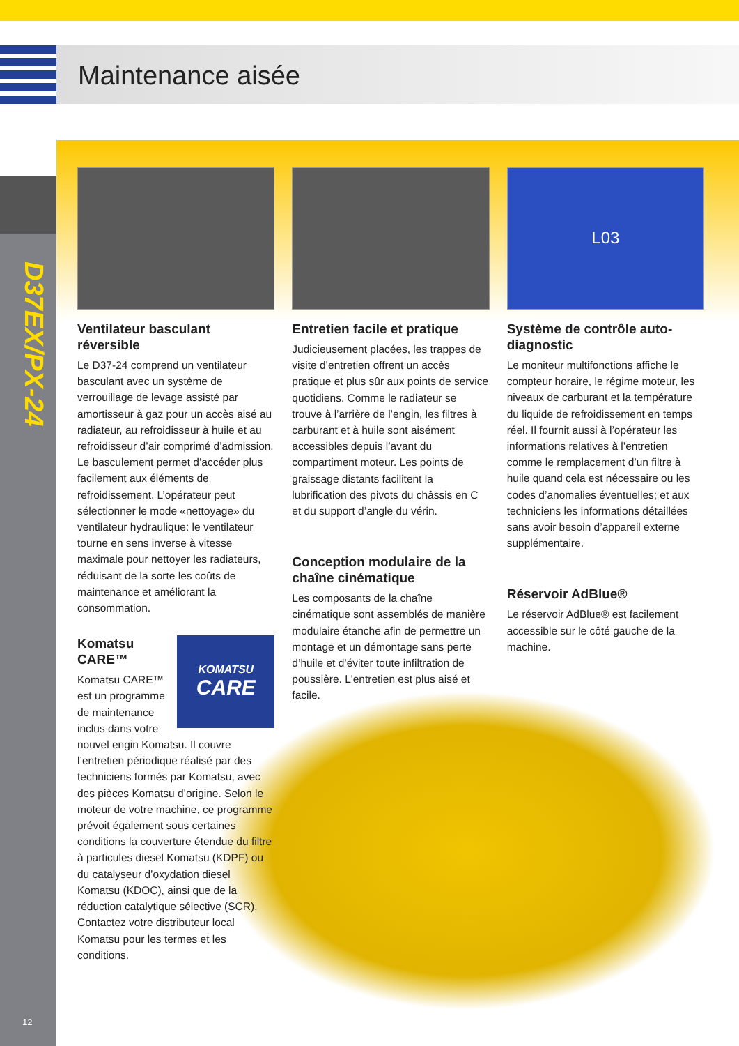Maintenance aisée
D37EX/PX-24
Ventilateur basculant réversible
Le D37-24 comprend un ventilateur basculant avec un système de verrouillage de levage assisté par amortisseur à gaz pour un accès aisé au radiateur, au refroidisseur à huile et au refroidisseur d’air comprimé d’admission. Le basculement permet d’accéder plus facilement aux éléments de refroidissement. L’opérateur peut sélectionner le mode «nettoyage» du ventilateur hydraulique: le ventilateur tourne en sens inverse à vitesse maximale pour nettoyer les radiateurs, réduisant de la sorte les coûts de maintenance et améliorant la consommation.
KOMATSU
CARE
Komatsu CARE™
Komatsu CARE™ est un programme de maintenance inclus dans votre nouvel engin Komatsu. Il couvre l’entretien périodique réalisé par des techniciens formés par Komatsu, avec des pièces Komatsu d’origine. Selon le moteur de votre machine, ce programme prévoit également sous certaines conditions la couverture étendue du filtre à particules diesel Komatsu (KDPF) ou du catalyseur d’oxydation diesel Komatsu (KDOC), ainsi que de la réduction catalytique sélective (SCR). Contactez votre distributeur local Komatsu pour les termes et les conditions.
Entretien facile et pratique
Judicieusement placées, les trappes de visite d’entretien offrent un accès pratique et plus sûr aux points de service quotidiens. Comme le radiateur se trouve à l’arrière de l’engin, les filtres à carburant et à huile sont aisément accessibles depuis l’avant du compartiment moteur. Les points de graissage distants facilitent la lubrification des pivots du châssis en C et du support d’angle du vérin.
Conception modulaire de la chaîne cinématique
Les composants de la chaîne cinématique sont assemblés de manière modulaire étanche afin de permettre un montage et un démontage sans perte d’huile et d’éviter toute infiltration de poussière. L'entretien est plus aisé et facile.
L03
Système de contrôle auto-diagnostic
Le moniteur multifonctions affiche le compteur horaire, le régime moteur, les niveaux de carburant et la température du liquide de refroidissement en temps réel. Il fournit aussi à l’opérateur les informations relatives à l’entretien comme le remplacement d’un filtre à huile quand cela est nécessaire ou les codes d’anomalies éventuelles; et aux techniciens les informations détaillées sans avoir besoin d’appareil externe supplémentaire.
Réservoir AdBlue®
Le réservoir AdBlue® est facilement accessible sur le côté gauche de la machine.
12